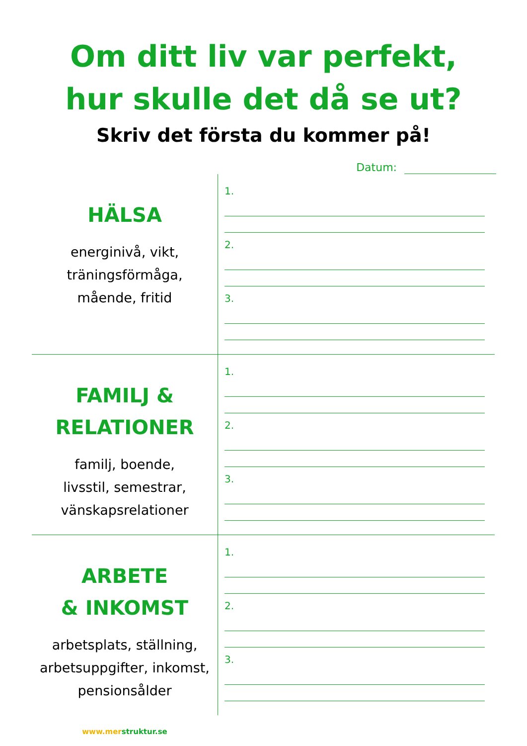Om ditt liv var perfekt,
hur skulle det då se ut?
Skriv det första du kommer på!
Datum:
HÄLSA
energinivå, vikt,
träningsförmåga,
mående, fritid
1.
2.
3.
FAMILJ &
RELATIONER
familj, boende,
livsstil, semestrar,
vänskapsrelationer
1.
2.
3.
ARBETE
& INKOMST
arbetsplats, ställning,
arbetsuppgifter, inkomst,
pensionsålder
www.mer struktur.se
1.
2.
3.